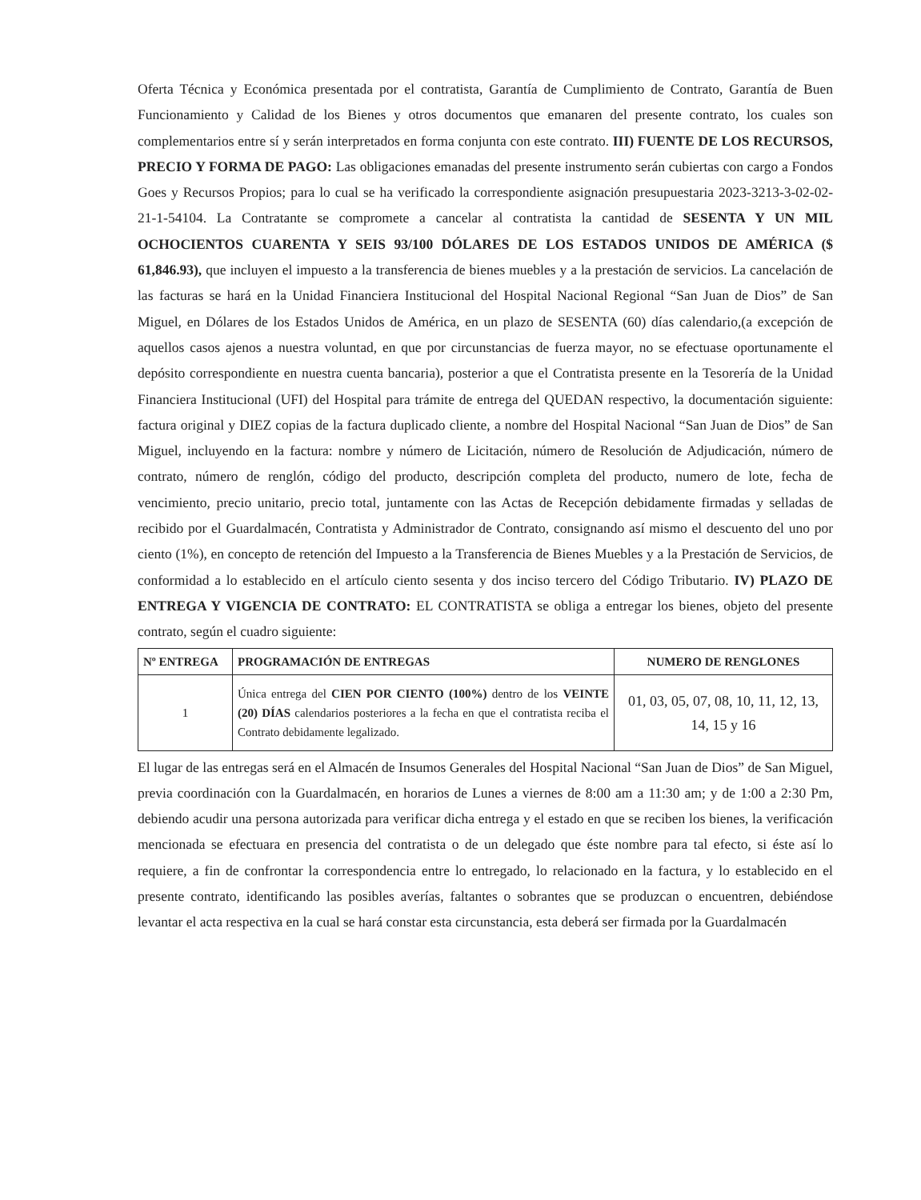Oferta Técnica y Económica presentada por el contratista, Garantía de Cumplimiento de Contrato, Garantía de Buen Funcionamiento y Calidad de los Bienes y otros documentos que emanaren del presente contrato, los cuales son complementarios entre sí y serán interpretados en forma conjunta con este contrato. III) FUENTE DE LOS RECURSOS, PRECIO Y FORMA DE PAGO: Las obligaciones emanadas del presente instrumento serán cubiertas con cargo a Fondos Goes y Recursos Propios; para lo cual se ha verificado la correspondiente asignación presupuestaria 2023-3213-3-02-02-21-1-54104. La Contratante se compromete a cancelar al contratista la cantidad de SESENTA Y UN MIL OCHOCIENTOS CUARENTA Y SEIS 93/100 DÓLARES DE LOS ESTADOS UNIDOS DE AMÉRICA ($ 61,846.93), que incluyen el impuesto a la transferencia de bienes muebles y a la prestación de servicios. La cancelación de las facturas se hará en la Unidad Financiera Institucional del Hospital Nacional Regional “San Juan de Dios” de San Miguel, en Dólares de los Estados Unidos de América, en un plazo de SESENTA (60) días calendario,(a excepción de aquellos casos ajenos a nuestra voluntad, en que por circunstancias de fuerza mayor, no se efectuase oportunamente el depósito correspondiente en nuestra cuenta bancaria), posterior a que el Contratista presente en la Tesorería de la Unidad Financiera Institucional (UFI) del Hospital para trámite de entrega del QUEDAN respectivo, la documentación siguiente: factura original y DIEZ copias de la factura duplicado cliente, a nombre del Hospital Nacional “San Juan de Dios” de San Miguel, incluyendo en la factura: nombre y número de Licitación, número de Resolución de Adjudicación, número de contrato, número de renglón, código del producto, descripción completa del producto, numero de lote, fecha de vencimiento, precio unitario, precio total, juntamente con las Actas de Recepción debidamente firmadas y selladas de recibido por el Guardalmacén, Contratista y Administrador de Contrato, consignando así mismo el descuento del uno por ciento (1%), en concepto de retención del Impuesto a la Transferencia de Bienes Muebles y a la Prestación de Servicios, de conformidad a lo establecido en el artículo ciento sesenta y dos inciso tercero del Código Tributario. IV) PLAZO DE ENTREGA Y VIGENCIA DE CONTRATO: EL CONTRATISTA se obliga a entregar los bienes, objeto del presente contrato, según el cuadro siguiente:
| Nº ENTREGA | PROGRAMACIÓN DE ENTREGAS | NUMERO DE RENGLONES |
| --- | --- | --- |
| 1 | Única entrega del CIEN POR CIENTO (100%) dentro de los VEINTE (20) DÍAS calendarios posteriores a la fecha en que el contratista reciba el Contrato debidamente legalizado. | 01, 03, 05, 07, 08, 10, 11, 12, 13, 14, 15 y 16 |
El lugar de las entregas será en el Almacén de Insumos Generales del Hospital Nacional “San Juan de Dios” de San Miguel, previa coordinación con la Guardalmacén, en horarios de Lunes a viernes de 8:00 am a 11:30 am; y de 1:00 a 2:30 Pm, debiendo acudir una persona autorizada para verificar dicha entrega y el estado en que se reciben los bienes, la verificación mencionada se efectuara en presencia del contratista o de un delegado que éste nombre para tal efecto, si éste así lo requiere, a fin de confrontar la correspondencia entre lo entregado, lo relacionado en la factura, y lo establecido en el presente contrato, identificando las posibles averías, faltantes o sobrantes que se produzcan o encuentren, debiéndose levantar el acta respectiva en la cual se hará constar esta circunstancia, esta deberá ser firmada por la Guardalmacén